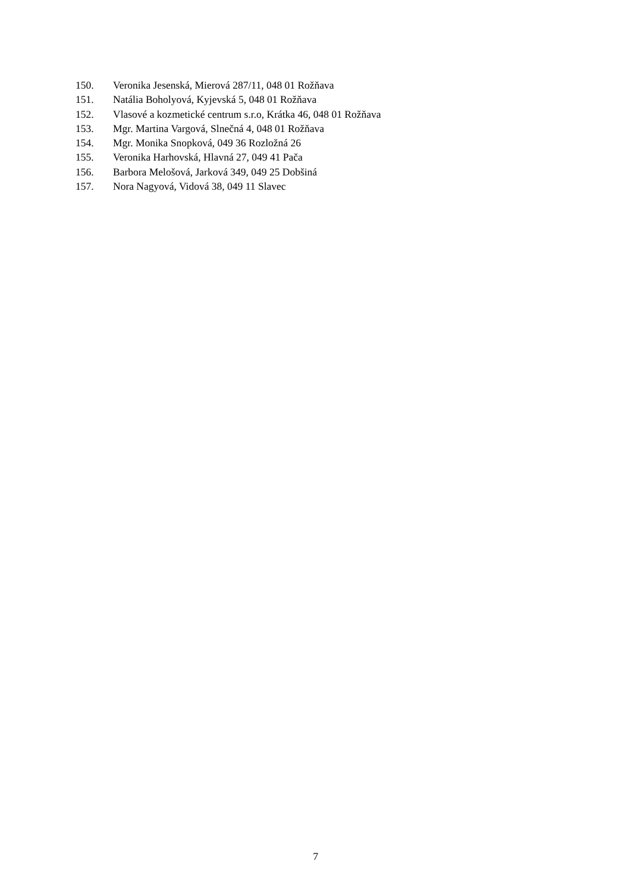150. Veronika Jesenská, Mierová 287/11, 048 01 Rožňava
151. Natália Boholyová, Kyjevská 5, 048 01 Rožňava
152. Vlasové a kozmetické centrum s.r.o, Krátka 46, 048 01 Rožňava
153. Mgr. Martina Vargová, Slnečná 4, 048 01 Rožňava
154. Mgr. Monika Snopková, 049 36 Rozložná 26
155. Veronika Harhovská, Hlavná 27, 049 41 Pača
156. Barbora Melošová, Jarková 349, 049 25 Dobšiná
157. Nora Nagyová, Vidová 38, 049 11 Slavec
7